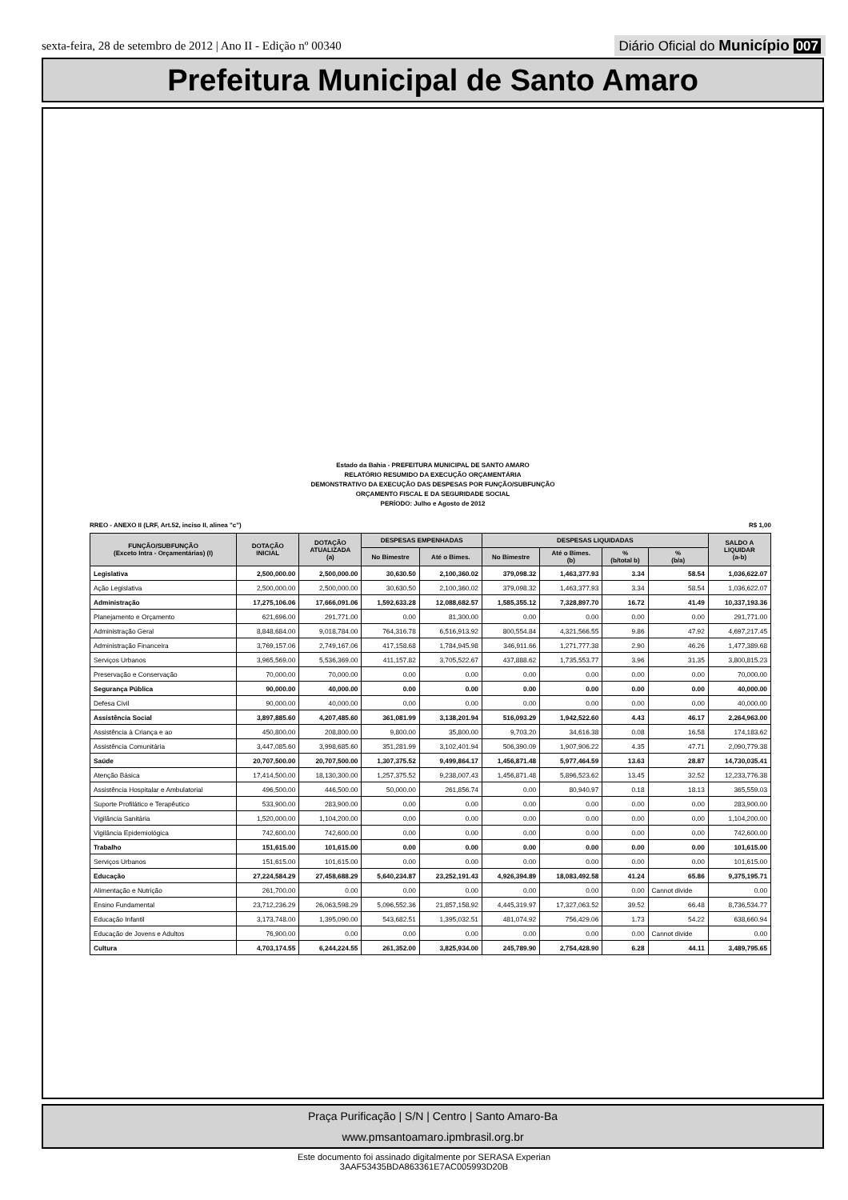sexta-feira, 28 de setembro de 2012 | Ano II - Edição nº 00340
Diário Oficial do Município 007
Prefeitura Municipal de Santo Amaro
Estado da Bahia - PREFEITURA MUNICIPAL DE SANTO AMARO
RELATÓRIO RESUMIDO DA EXECUÇÃO ORÇAMENTÁRIA
DEMONSTRATIVO DA EXECUÇÃO DAS DESPESAS POR FUNÇÃO/SUBFUNÇÃO
ORÇAMENTO FISCAL E DA SEGURIDADE SOCIAL
PERÍODO: Julho e Agosto de 2012
RREO - ANEXO II (LRF, Art.52, inciso II, alinea "c") R$ 1,00
| FUNÇÃO/SUBFUNÇÃO (Exceto Intra - Orçamentárias) (I) | DOTAÇÃO INICIAL | DOTAÇÃO ATUALIZADA (a) | DESPESAS EMPENHADAS | | DESPESAS LIQUIDADAS | | | | SALDO A LIQUIDAR (a-b) |
| --- | --- | --- | --- | --- | --- | --- | --- | --- | --- |
| | | | No Bimestre | Até o Bimes. | No Bimestre | Até o Bimes. (b) | % (b/total b) | % (b/a) | |
| Legislativa | 2,500,000.00 | 2,500,000.00 | 30,630.50 | 2,100,360.02 | 379,098.32 | 1,463,377.93 | 3.34 | 58.54 | 1,036,622.07 |
| Ação Legislativa | 2,500,000.00 | 2,500,000.00 | 30,630.50 | 2,100,360.02 | 379,098.32 | 1,463,377.93 | 3.34 | 58.54 | 1,036,622.07 |
| Administração | 17,275,106.06 | 17,666,091.06 | 1,592,633.28 | 12,088,682.57 | 1,585,355.12 | 7,328,897.70 | 16.72 | 41.49 | 10,337,193.36 |
| Planejamento e Orçamento | 621,696.00 | 291,771.00 | 0.00 | 81,300.00 | 0.00 | 0.00 | 0.00 | 0.00 | 291,771.00 |
| Administração Geral | 8,848,684.00 | 9,018,784.00 | 764,316.78 | 6,516,913.92 | 800,554.84 | 4,321,566.55 | 9.86 | 47.92 | 4,697,217.45 |
| Administração Financeira | 3,769,157.06 | 2,749,167.06 | 417,158.68 | 1,784,945.98 | 346,911.66 | 1,271,777.38 | 2.90 | 46.26 | 1,477,389.68 |
| Serviços Urbanos | 3,965,569.00 | 5,536,369.00 | 411,157.82 | 3,705,522.67 | 437,888.62 | 1,735,553.77 | 3.96 | 31.35 | 3,800,815.23 |
| Preservação e Conservação | 70,000.00 | 70,000.00 | 0.00 | 0.00 | 0.00 | 0.00 | 0.00 | 0.00 | 70,000.00 |
| Segurança Pública | 90,000.00 | 40,000.00 | 0.00 | 0.00 | 0.00 | 0.00 | 0.00 | 0.00 | 40,000.00 |
| Defesa Civil | 90,000.00 | 40,000.00 | 0.00 | 0.00 | 0.00 | 0.00 | 0.00 | 0.00 | 40,000.00 |
| Assistência Social | 3,897,885.60 | 4,207,485.60 | 361,081.99 | 3,138,201.94 | 516,093.29 | 1,942,522.60 | 4.43 | 46.17 | 2,264,963.00 |
| Assistência à Criança e ao | 450,800.00 | 208,800.00 | 9,800.00 | 35,800.00 | 9,703.20 | 34,616.38 | 0.08 | 16.58 | 174,183.62 |
| Assistência Comunitária | 3,447,085.60 | 3,998,685.60 | 351,281.99 | 3,102,401.94 | 506,390.09 | 1,907,906.22 | 4.35 | 47.71 | 2,090,779.38 |
| Saúde | 20,707,500.00 | 20,707,500.00 | 1,307,375.52 | 9,499,864.17 | 1,456,871.48 | 5,977,464.59 | 13.63 | 28.87 | 14,730,035.41 |
| Atenção Básica | 17,414,500.00 | 18,130,300.00 | 1,257,375.52 | 9,238,007.43 | 1,456,871.48 | 5,896,523.62 | 13.45 | 32.52 | 12,233,776.38 |
| Assistência Hospitalar e Ambulatorial | 496,500.00 | 446,500.00 | 50,000.00 | 261,856.74 | 0.00 | 80,940.97 | 0.18 | 18.13 | 365,559.03 |
| Suporte Profilático e Terapêutico | 533,900.00 | 283,900.00 | 0.00 | 0.00 | 0.00 | 0.00 | 0.00 | 0.00 | 283,900.00 |
| Vigilância Sanitária | 1,520,000.00 | 1,104,200.00 | 0.00 | 0.00 | 0.00 | 0.00 | 0.00 | 0.00 | 1,104,200.00 |
| Vigilância Epidemiológica | 742,600.00 | 742,600.00 | 0.00 | 0.00 | 0.00 | 0.00 | 0.00 | 0.00 | 742,600.00 |
| Trabalho | 151,615.00 | 101,615.00 | 0.00 | 0.00 | 0.00 | 0.00 | 0.00 | 0.00 | 101,615.00 |
| Serviços Urbanos | 151,615.00 | 101,615.00 | 0.00 | 0.00 | 0.00 | 0.00 | 0.00 | 0.00 | 101,615.00 |
| Educação | 27,224,584.29 | 27,458,688.29 | 5,640,234.87 | 23,252,191.43 | 4,926,394.89 | 18,083,492.58 | 41.24 | 65.86 | 9,375,195.71 |
| Alimentação e Nutrição | 261,700.00 | 0.00 | 0.00 | 0.00 | 0.00 | 0.00 | 0.00 | Cannot divide | 0.00 |
| Ensino Fundamental | 23,712,236.29 | 26,063,598.29 | 5,096,552.36 | 21,857,158.92 | 4,445,319.97 | 17,327,063.52 | 39.52 | 66.48 | 8,736,534.77 |
| Educação Infantil | 3,173,748.00 | 1,395,090.00 | 543,682.51 | 1,395,032.51 | 481,074.92 | 756,429.06 | 1.73 | 54.22 | 638,660.94 |
| Educação de Jovens e Adultos | 76,900.00 | 0.00 | 0.00 | 0.00 | 0.00 | 0.00 | 0.00 | Cannot divide | 0.00 |
| Cultura | 4,703,174.55 | 6,244,224.55 | 261,352.00 | 3,825,934.00 | 245,789.90 | 2,754,428.90 | 6.28 | 44.11 | 3,489,795.65 |
Praça Purificação | S/N | Centro | Santo Amaro-Ba
www.pmsantoamaro.ipmbrasil.org.br
Este documento foi assinado digitalmente por SERASA Experian
3AAF53435BDA863361E7AC005993D20B